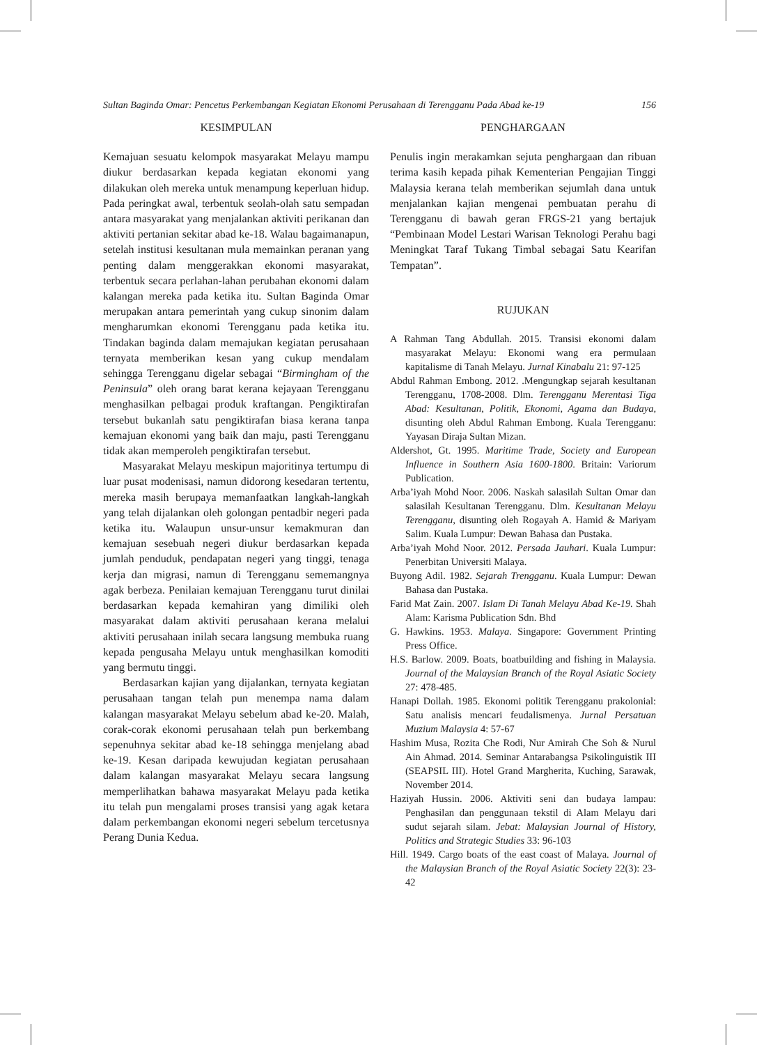Sultan Baginda Omar: Pencetus Perkembangan Kegiatan Ekonomi Perusahaan di Terengganu Pada Abad ke-19 156
KESIMPULAN
Kemajuan sesuatu kelompok masyarakat Melayu mampu diukur berdasarkan kepada kegiatan ekonomi yang dilakukan oleh mereka untuk menampung keperluan hidup. Pada peringkat awal, terbentuk seolah-olah satu sempadan antara masyarakat yang menjalankan aktiviti perikanan dan aktiviti pertanian sekitar abad ke-18. Walau bagaimanapun, setelah institusi kesultanan mula memainkan peranan yang penting dalam menggerakkan ekonomi masyarakat, terbentuk secara perlahan-lahan perubahan ekonomi dalam kalangan mereka pada ketika itu. Sultan Baginda Omar merupakan antara pemerintah yang cukup sinonim dalam mengharumkan ekonomi Terengganu pada ketika itu. Tindakan baginda dalam memajukan kegiatan perusahaan ternyata memberikan kesan yang cukup mendalam sehingga Terengganu digelar sebagai “Birmingham of the Peninsula” oleh orang barat kerana kejayaan Terengganu menghasilkan pelbagai produk kraftangan. Pengiktirafan tersebut bukanlah satu pengiktirafan biasa kerana tanpa kemajuan ekonomi yang baik dan maju, pasti Terengganu tidak akan memperoleh pengiktirafan tersebut.
Masyarakat Melayu meskipun majoritinya tertumpu di luar pusat modenisasi, namun didorong kesedaran tertentu, mereka masih berupaya memanfaatkan langkah-langkah yang telah dijalankan oleh golongan pentadbir negeri pada ketika itu. Walaupun unsur-unsur kemakmuran dan kemajuan sesebuah negeri diukur berdasarkan kepada jumlah penduduk, pendapatan negeri yang tinggi, tenaga kerja dan migrasi, namun di Terengganu sememangnya agak berbeza. Penilaian kemajuan Terengganu turut dinilai berdasarkan kepada kemahiran yang dimiliki oleh masyarakat dalam aktiviti perusahaan kerana melalui aktiviti perusahaan inilah secara langsung membuka ruang kepada pengusaha Melayu untuk menghasilkan komoditi yang bermutu tinggi.
Berdasarkan kajian yang dijalankan, ternyata kegiatan perusahaan tangan telah pun menempa nama dalam kalangan masyarakat Melayu sebelum abad ke-20. Malah, corak-corak ekonomi perusahaan telah pun berkembang sepenuhnya sekitar abad ke-18 sehingga menjelang abad ke-19. Kesan daripada kewujudan kegiatan perusahaan dalam kalangan masyarakat Melayu secara langsung memperlihatkan bahawa masyarakat Melayu pada ketika itu telah pun mengalami proses transisi yang agak ketara dalam perkembangan ekonomi negeri sebelum tercetusnya Perang Dunia Kedua.
PENGHARGAAN
Penulis ingin merakamkan sejuta penghargaan dan ribuan terima kasih kepada pihak Kementerian Pengajian Tinggi Malaysia kerana telah memberikan sejumlah dana untuk menjalankan kajian mengenai pembuatan perahu di Terengganu di bawah geran FRGS-21 yang bertajuk “Pembinaan Model Lestari Warisan Teknologi Perahu bagi Meningkat Taraf Tukang Timbal sebagai Satu Kearifan Tempatan”.
RUJUKAN
A Rahman Tang Abdullah. 2015. Transisi ekonomi dalam masyarakat Melayu: Ekonomi wang era permulaan kapitalisme di Tanah Melayu. Jurnal Kinabalu 21: 97-125
Abdul Rahman Embong. 2012. .Mengungkap sejarah kesultanan Terengganu, 1708-2008. Dlm. Terengganu Merentasi Tiga Abad: Kesultanan, Politik, Ekonomi, Agama dan Budaya, disunting oleh Abdul Rahman Embong. Kuala Terengganu: Yayasan Diraja Sultan Mizan.
Aldershot, Gt. 1995. Maritime Trade, Society and European Influence in Southern Asia 1600-1800. Britain: Variorum Publication.
Arba’iyah Mohd Noor. 2006. Naskah salasilah Sultan Omar dan salasilah Kesultanan Terengganu. Dlm. Kesultanan Melayu Terengganu, disunting oleh Rogayah A. Hamid & Mariyam Salim. Kuala Lumpur: Dewan Bahasa dan Pustaka.
Arba’iyah Mohd Noor. 2012. Persada Jauhari. Kuala Lumpur: Penerbitan Universiti Malaya.
Buyong Adil. 1982. Sejarah Trengganu. Kuala Lumpur: Dewan Bahasa dan Pustaka.
Farid Mat Zain. 2007. Islam Di Tanah Melayu Abad Ke-19. Shah Alam: Karisma Publication Sdn. Bhd
G. Hawkins. 1953. Malaya. Singapore: Government Printing Press Office.
H.S. Barlow. 2009. Boats, boatbuilding and fishing in Malaysia. Journal of the Malaysian Branch of the Royal Asiatic Society 27: 478-485.
Hanapi Dollah. 1985. Ekonomi politik Terengganu prakolonial: Satu analisis mencari feudalismenya. Jurnal Persatuan Muzium Malaysia 4: 57-67
Hashim Musa, Rozita Che Rodi, Nur Amirah Che Soh & Nurul Ain Ahmad. 2014. Seminar Antarabangsa Psikolinguistik III (SEAPSIL III). Hotel Grand Margherita, Kuching, Sarawak, November 2014.
Haziyah Hussin. 2006. Aktiviti seni dan budaya lampau: Penghasilan dan penggunaan tekstil di Alam Melayu dari sudut sejarah silam. Jebat: Malaysian Journal of History, Politics and Strategic Studies 33: 96-103
Hill. 1949. Cargo boats of the east coast of Malaya. Journal of the Malaysian Branch of the Royal Asiatic Society 22(3): 23-42